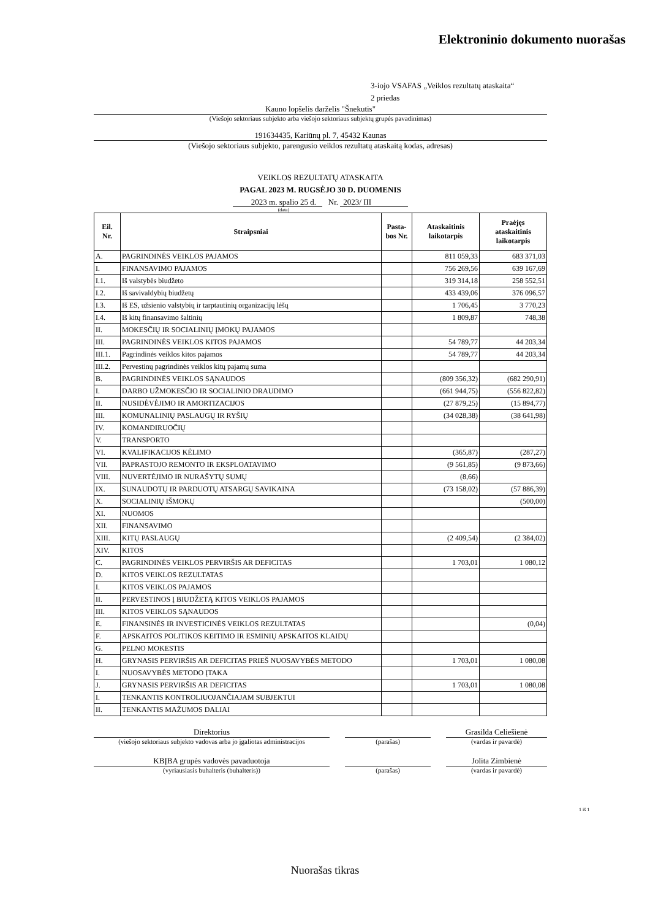Elektroninio dokumento nuorašas
3-iojo VSAFAS „Veiklos rezultatų ataskaita“
2 priedas
Kauno lopšelis darželis "Šnekutis"
(Viešojo sektoriaus subjekto arba viešojo sektoriaus subjektų grupės pavadinimas)
191634435, Kariūnų pl. 7, 45432 Kaunas
(Viešojo sektoriaus subjekto, parengusio veiklos rezultatų ataskaitą kodas, adresas)
VEIKLOS REZULTATŲ ATASKAITA
PAGAL 2023 M. RUGSĖJO 30 D. DUOMENIS
2023 m. spalio 25 d. Nr. 2023/ III
(data)
| Eil. Nr. | Straipsniai | Pasta- bos Nr. | Ataskaitinis laikotarpis | Praėjęs ataskaitinis laikotarpis |
| --- | --- | --- | --- | --- |
| A. | PAGRINDINĖS VEIKLOS PAJAMOS | | 811 059,33 | 683 371,03 |
| I. | FINANSAVIMO PAJAMOS | | 756 269,56 | 639 167,69 |
| I.1. | Iš valstybės biudžeto | | 319 314,18 | 258 552,51 |
| I.2. | Iš savivaldybių biudžetų | | 433 439,06 | 376 096,57 |
| I.3. | Iš ES, užsienio valstybių ir tarptautinių organizacijų lėšų | | 1 706,45 | 3 770,23 |
| I.4. | Iš kitų finansavimo šaltinių | | 1 809,87 | 748,38 |
| II. | MOKESČIŲ IR SOCIALINIŲ ĮMOKŲ PAJAMOS | | | |
| III. | PAGRINDINĖS VEIKLOS KITOS PAJAMOS | | 54 789,77 | 44 203,34 |
| III.1. | Pagrindinės veiklos kitos pajamos | | 54 789,77 | 44 203,34 |
| III.2. | Pervestinų pagrindinės veiklos kitų pajamų suma | | | |
| B. | PAGRINDINĖS VEIKLOS SĄNAUDOS | | (809 356,32) | (682 290,91) |
| I. | DARBO UŽMOKESČIO IR SOCIALINIO DRAUDIMO | | (661 944,75) | (556 822,82) |
| II. | NUSIDĖVĖJIMO IR AMORTIZACIJOS | | (27 879,25) | (15 894,77) |
| III. | KOMUNALINIŲ PASLAUGŲ IR RYŠIŲ | | (34 028,38) | (38 641,98) |
| IV. | KOMANDIRUOČIŲ | | | |
| V. | TRANSPORTO | | | |
| VI. | KVALIFIKACIJOS KĖLIMO | | (365,87) | (287,27) |
| VII. | PAPRASTOJO REMONTO IR EKSPLOATAVIMO | | (9 561,85) | (9 873,66) |
| VIII. | NUVERTĖJIMO IR NURAŠYTŲ SUMŲ | | (8,66) | |
| IX. | SUNAUDOTŲ IR PARDUOTŲ ATSARGŲ SAVIKAINA | | (73 158,02) | (57 886,39) |
| X. | SOCIALINIŲ IŠMOKŲ | | | (500,00) |
| XI. | NUOMOS | | | |
| XII. | FINANSAVIMO | | | |
| XIII. | KITŲ PASLAUGŲ | | (2 409,54) | (2 384,02) |
| XIV. | KITOS | | | |
| C. | PAGRINDINĖS VEIKLOS PERVIRŠIS AR DEFICITAS | | 1 703,01 | 1 080,12 |
| D. | KITOS VEIKLOS REZULTATAS | | | |
| I. | KITOS VEIKLOS PAJAMOS | | | |
| II. | PERVESTINOS Į BIUDŽETĄ KITOS VEIKLOS PAJAMOS | | | |
| III. | KITOS VEIKLOS SĄNAUDOS | | | |
| E. | FINANSINĖS IR INVESTICINĖS VEIKLOS REZULTATAS | | | (0,04) |
| F. | APSKAITOS POLITIKOS KEITIMO IR ESMINIŲ APSKAITOS KLAIDŲ | | | |
| G. | PELNO MOKESTIS | | | |
| H. | GRYNASIS PERVIRŠIS AR DEFICITAS PRIEŠ NUOSAVYBĖS METODO | | 1 703,01 | 1 080,08 |
| I. | NUOSAVYBĖS METODO ĮTAKA | | | |
| J. | GRYNASIS PERVIRŠIS AR DEFICITAS | | 1 703,01 | 1 080,08 |
| I. | TENKANTIS KONTROLIUOJANČIAJAM SUBJEKTUI | | | |
| II. | TENKANTIS MAŽUMOS DALIAI | | | |
Direktorius
(viešojo sektoriaus subjekto vadovas arba jo įgaliotas administracijos
(parašas)
Grasilda Celiešienė
(vardas ir pavardė)
KBĮBA grupės vadovės pavaduotoja
(vyriausiasis buhalteris (buhalteris))
(parašas)
Jolita Zimbienė
(vardas ir pavardė)
1 iš 1
Nuorašas tikras